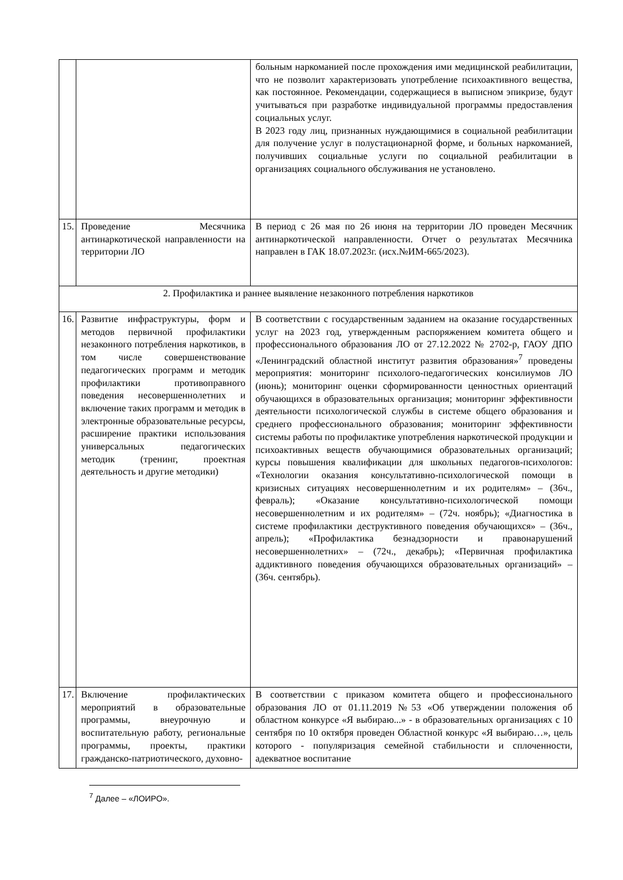| | | больным наркоманией после прохождения ими медицинской реабилитации, что не позволит характеризовать употребление психоактивного вещества, как постоянное. Рекомендации, содержащиеся в выписном эпикризе, будут учитываться при разработке индивидуальной программы предоставления социальных услуг. В 2023 году лиц, признанных нуждающимися в социальной реабилитации для получение услуг в полустационарной форме, и больных наркоманией, получивших социальные услуги по социальной реабилитации в организациях социального обслуживания не установлено. |
| 15. | Проведение Месячника антинаркотической направленности на территории ЛО | В период с 26 мая по 26 июня на территории ЛО проведен Месячник антинаркотической направленности. Отчет о результатах Месячника направлен в ГАК 18.07.2023г. (исх.№ИМ-665/2023). |
| 2. Профилактика и раннее выявление незаконного потребления наркотиков | | |
| 16. | Развитие инфраструктуры, форм и методов первичной профилактики незаконного потребления наркотиков, в том числе совершенствование педагогических программ и методик профилактики противоправного поведения несовершеннолетних и включение таких программ и методик в электронные образовательные ресурсы, расширение практики использования универсальных педагогических методик (тренинг, проектная деятельность и другие методики) | В соответствии с государственным заданием на оказание государственных услуг на 2023 год, утвержденным распоряжением комитета общего и профессионального образования ЛО от 27.12.2022 № 2702-р, ГАОУ ДПО «Ленинградский областной институт развития образования»<sup>7</sup> проведены мероприятия: мониторинг психолого-педагогических консилиумов ЛО (июнь); мониторинг оценки сформированности ценностных ориентаций обучающихся в образовательных организация; мониторинг эффективности деятельности психологической службы в системе общего образования и среднего профессионального образования; мониторинг эффективности системы работы по профилактике употребления наркотической продукции и психоактивных веществ обучающимися образовательных организаций; курсы повышения квалификации для школьных педагогов-психологов: «Технологии оказания консультативно-психологической помощи в кризисных ситуациях несовершеннолетним и их родителям» – (36ч., февраль); «Оказание консультативно-психологической помощи несовершеннолетним и их родителям» – (72ч. ноябрь); «Диагностика в системе профилактики деструктивного поведения обучающихся» – (36ч., апрель); «Профилактика безнадзорности и правонарушений несовершеннолетних» – (72ч., декабрь); «Первичная профилактика аддиктивного поведения обучающихся образовательных организаций» – (36ч. сентябрь). |
| 17. | Включение профилактических мероприятий в образовательные программы, внеурочную и воспитательную работу, региональные программы, проекты, практики гражданско-патриотического, духовно- | В соответствии с приказом комитета общего и профессионального образования ЛО от 01.11.2019 №53 «Об утверждении положения об областном конкурсе «Я выбираю...» - в образовательных организациях с 10 сентября по 10 октября проведен Областной конкурс «Я выбираю…», цель которого - популяризация семейной стабильности и сплоченности, адекватное воспитание |
<sup>7</sup> Далее – «ЛОИРО».